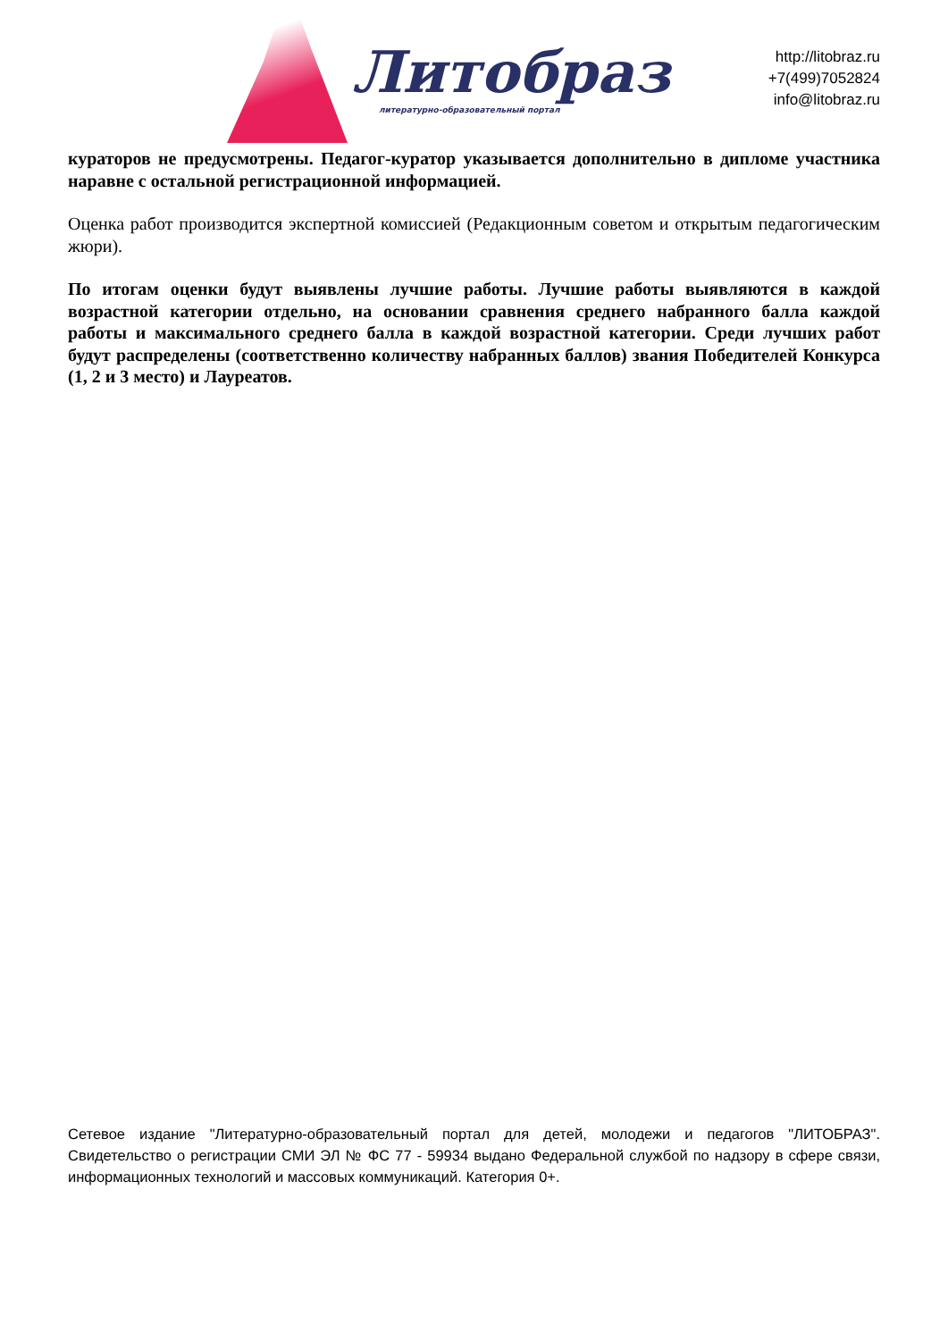Литобраз
литературно-образовательный портал
http://litobraz.ru
+7(499)7052824
info@litobraz.ru
кураторов не предусмотрены. Педагог-куратор указывается дополнительно в дипломе участника наравне с остальной регистрационной информацией.
Оценка работ производится экспертной комиссией (Редакционным советом и открытым педагогическим жюри).
По итогам оценки будут выявлены лучшие работы. Лучшие работы выявляются в каждой возрастной категории отдельно, на основании сравнения среднего набранного балла каждой работы и максимального среднего балла в каждой возрастной категории. Среди лучших работ будут распределены (соответственно количеству набранных баллов) звания Победителей Конкурса (1, 2 и 3 место) и Лауреатов.
Сетевое издание "Литературно-образовательный портал для детей, молодежи и педагогов "ЛИТОБРАЗ". Свидетельство о регистрации СМИ ЭЛ № ФС 77 - 59934 выдано Федеральной службой по надзору в сфере связи, информационных технологий и массовых коммуникаций. Категория 0+.